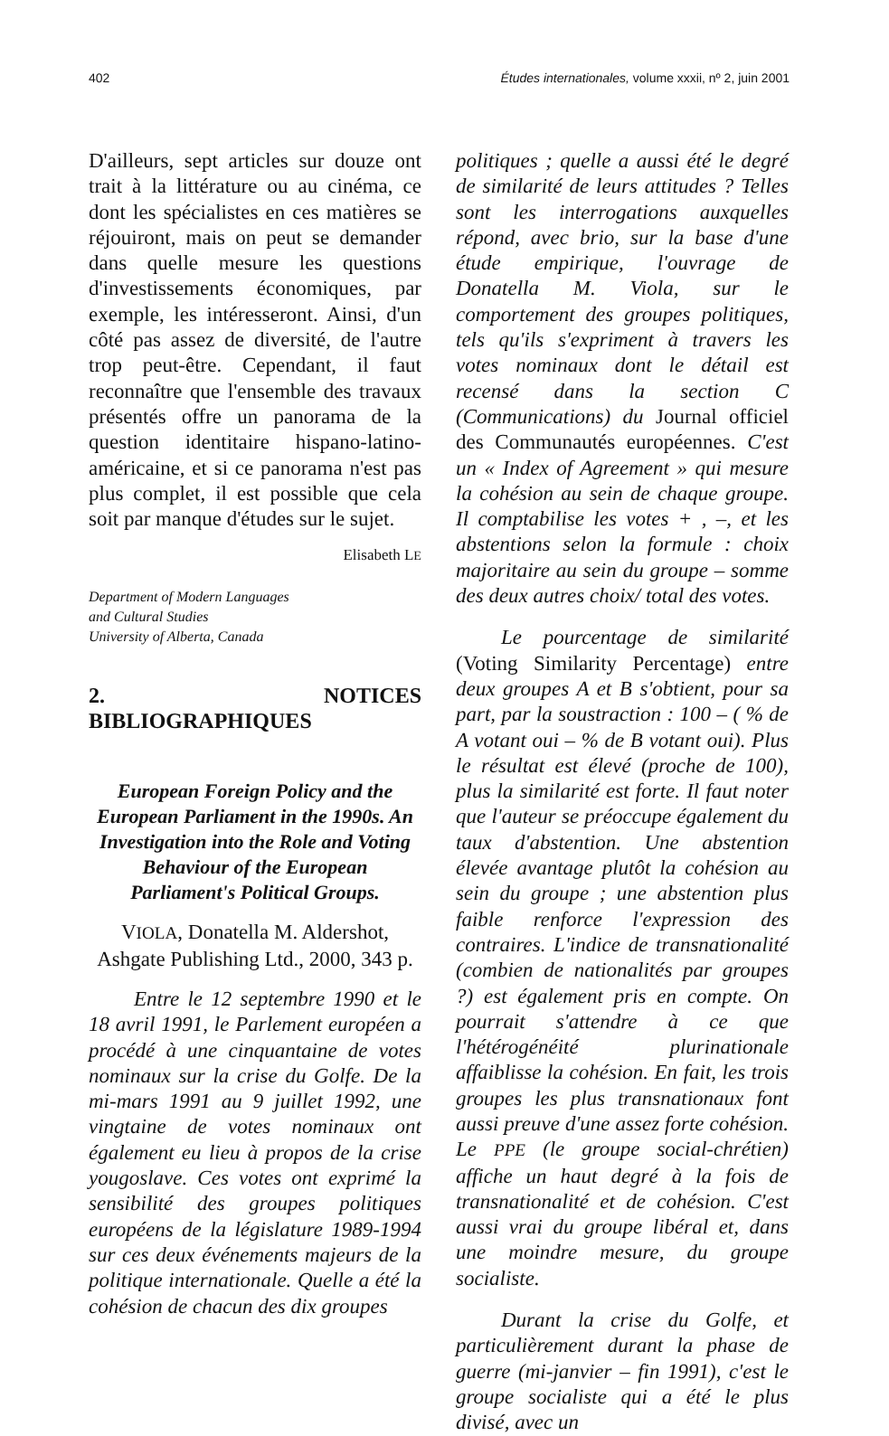402 Études internationales, volume xxxii, nº 2, juin 2001
D'ailleurs, sept articles sur douze ont trait à la littérature ou au cinéma, ce dont les spécialistes en ces matières se réjouiront, mais on peut se demander dans quelle mesure les questions d'investissements économiques, par exemple, les intéresseront. Ainsi, d'un côté pas assez de diversité, de l'autre trop peut-être. Cependant, il faut reconnaître que l'ensemble des travaux présentés offre un panorama de la question identitaire hispano-latino-américaine, et si ce panorama n'est pas plus complet, il est possible que cela soit par manque d'études sur le sujet.
Elisabeth LE
Department of Modern Languages
and Cultural Studies
University of Alberta, Canada
2. NOTICES BIBLIOGRAPHIQUES
European Foreign Policy and the European Parliament in the 1990s. An Investigation into the Role and Voting Behaviour of the European Parliament's Political Groups.
VIOLA, Donatella M. Aldershot, Ashgate Publishing Ltd., 2000, 343 p.
Entre le 12 septembre 1990 et le 18 avril 1991, le Parlement européen a procédé à une cinquantaine de votes nominaux sur la crise du Golfe. De la mi-mars 1991 au 9 juillet 1992, une vingtaine de votes nominaux ont également eu lieu à propos de la crise yougoslave. Ces votes ont exprimé la sensibilité des groupes politiques européens de la législature 1989-1994 sur ces deux événements majeurs de la politique internationale. Quelle a été la cohésion de chacun des dix groupes
politiques ; quelle a aussi été le degré de similarité de leurs attitudes ? Telles sont les interrogations auxquelles répond, avec brio, sur la base d'une étude empirique, l'ouvrage de Donatella M. Viola, sur le comportement des groupes politiques, tels qu'ils s'expriment à travers les votes nominaux dont le détail est recensé dans la section C (Communications) du Journal officiel des Communautés européennes. C'est un « Index of Agreement » qui mesure la cohésion au sein de chaque groupe. Il comptabilise les votes + , –, et les abstentions selon la formule : choix majoritaire au sein du groupe – somme des deux autres choix/ total des votes.
Le pourcentage de similarité (Voting Similarity Percentage) entre deux groupes A et B s'obtient, pour sa part, par la soustraction : 100 – ( % de A votant oui – % de B votant oui). Plus le résultat est élevé (proche de 100), plus la similarité est forte. Il faut noter que l'auteur se préoccupe également du taux d'abstention. Une abstention élevée avantage plutôt la cohésion au sein du groupe ; une abstention plus faible renforce l'expression des contraires. L'indice de transnationalité (combien de nationalités par groupes ?) est également pris en compte. On pourrait s'attendre à ce que l'hétérogénéité plurinationale affaiblisse la cohésion. En fait, les trois groupes les plus transnationaux font aussi preuve d'une assez forte cohésion. Le PPE (le groupe social-chrétien) affiche un haut degré à la fois de transnationalité et de cohésion. C'est aussi vrai du groupe libéral et, dans une moindre mesure, du groupe socialiste.
Durant la crise du Golfe, et particulièrement durant la phase de guerre (mi-janvier – fin 1991), c'est le groupe socialiste qui a été le plus divisé, avec un